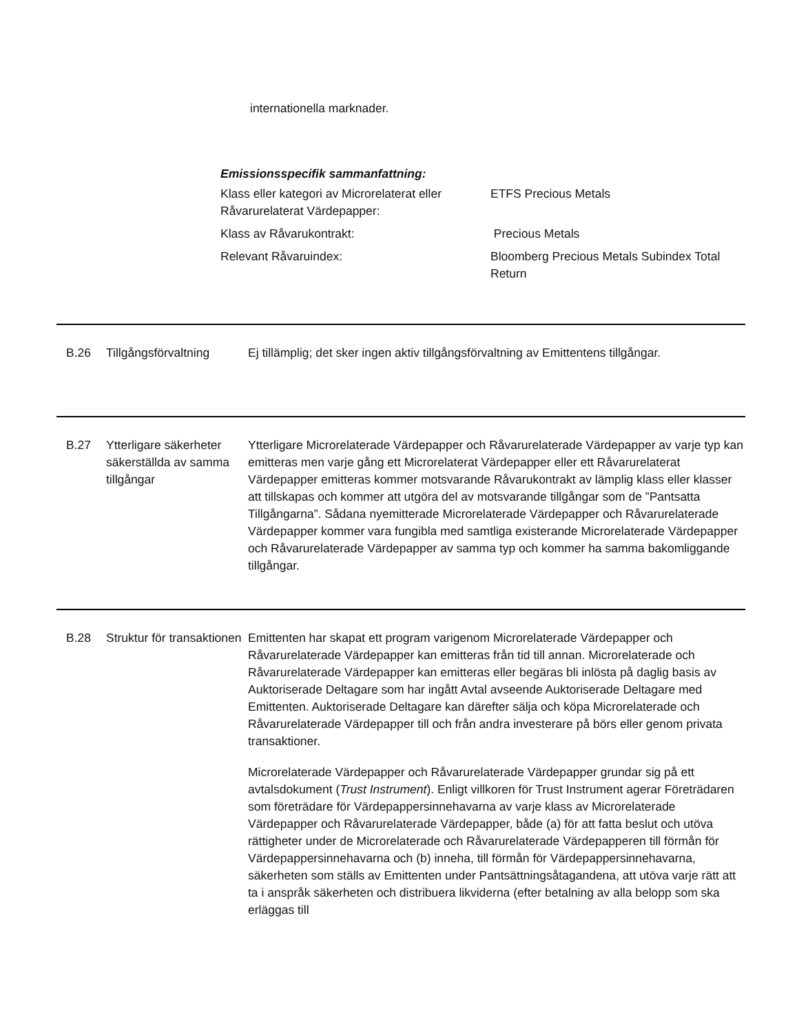internationella marknader.
Emissionsspecifik sammanfattning:
| Klass eller kategori av Microrelaterat eller Råvarurelaterat Värdepapper: | ETFS Precious Metals |
| Klass av Råvarukontrakt: | Precious Metals |
| Relevant Råvaruindex: | Bloomberg Precious Metals Subindex Total Return |
B.26 Tillgångsförvaltning
Ej tillämplig; det sker ingen aktiv tillgångsförvaltning av Emittentens tillgångar.
B.27 Ytterligare säkerheter säkerställda av samma tillgångar
Ytterligare Microrelaterade Värdepapper och Råvarurelaterade Värdepapper av varje typ kan emitteras men varje gång ett Microrelaterat Värdepapper eller ett Råvarurelaterat Värdepapper emitteras kommer motsvarande Råvarukontrakt av lämplig klass eller klasser att tillskapas och kommer att utgöra del av motsvarande tillgångar som de ”Pantsatta Tillgångarna”. Sådana nyemitterade Microrelaterade Värdepapper och Råvarurelaterade Värdepapper kommer vara fungibla med samtliga existerande Microrelaterade Värdepapper och Råvarurelaterade Värdepapper av samma typ och kommer ha samma bakomliggande tillgångar.
B.28 Struktur för transaktionen
Emittenten har skapat ett program varigenom Microrelaterade Värdepapper och Råvarurelaterade Värdepapper kan emitteras från tid till annan. Microrelaterade och Råvarurelaterade Värdepapper kan emitteras eller begäras bli inlösta på daglig basis av Auktoriserade Deltagare som har ingått Avtal avseende Auktoriserade Deltagare med Emittenten. Auktoriserade Deltagare kan därefter sälja och köpa Microrelaterade och Råvarurelaterade Värdepapper till och från andra investerare på börs eller genom privata transaktioner.
Microrelaterade Värdepapper och Råvarurelaterade Värdepapper grundar sig på ett avtalsdokument (Trust Instrument). Enligt villkoren för Trust Instrument agerar Företrädaren som företrädare för Värdepappersinnehavarna av varje klass av Microrelaterade Värdepapper och Råvarurelaterade Värdepapper, både (a) för att fatta beslut och utöva rättigheter under de Microrelaterade och Råvarurelaterade Värdepapperen till förmån för Värdepappersinnehavarna och (b) inneha, till förmån för Värdepappersinnehavarna, säkerheten som ställs av Emittenten under Pantsättningsåtagandena, att utöva varje rätt att ta i anspråk säkerheten och distribuera likviderna (efter betalning av alla belopp som ska erläggas till